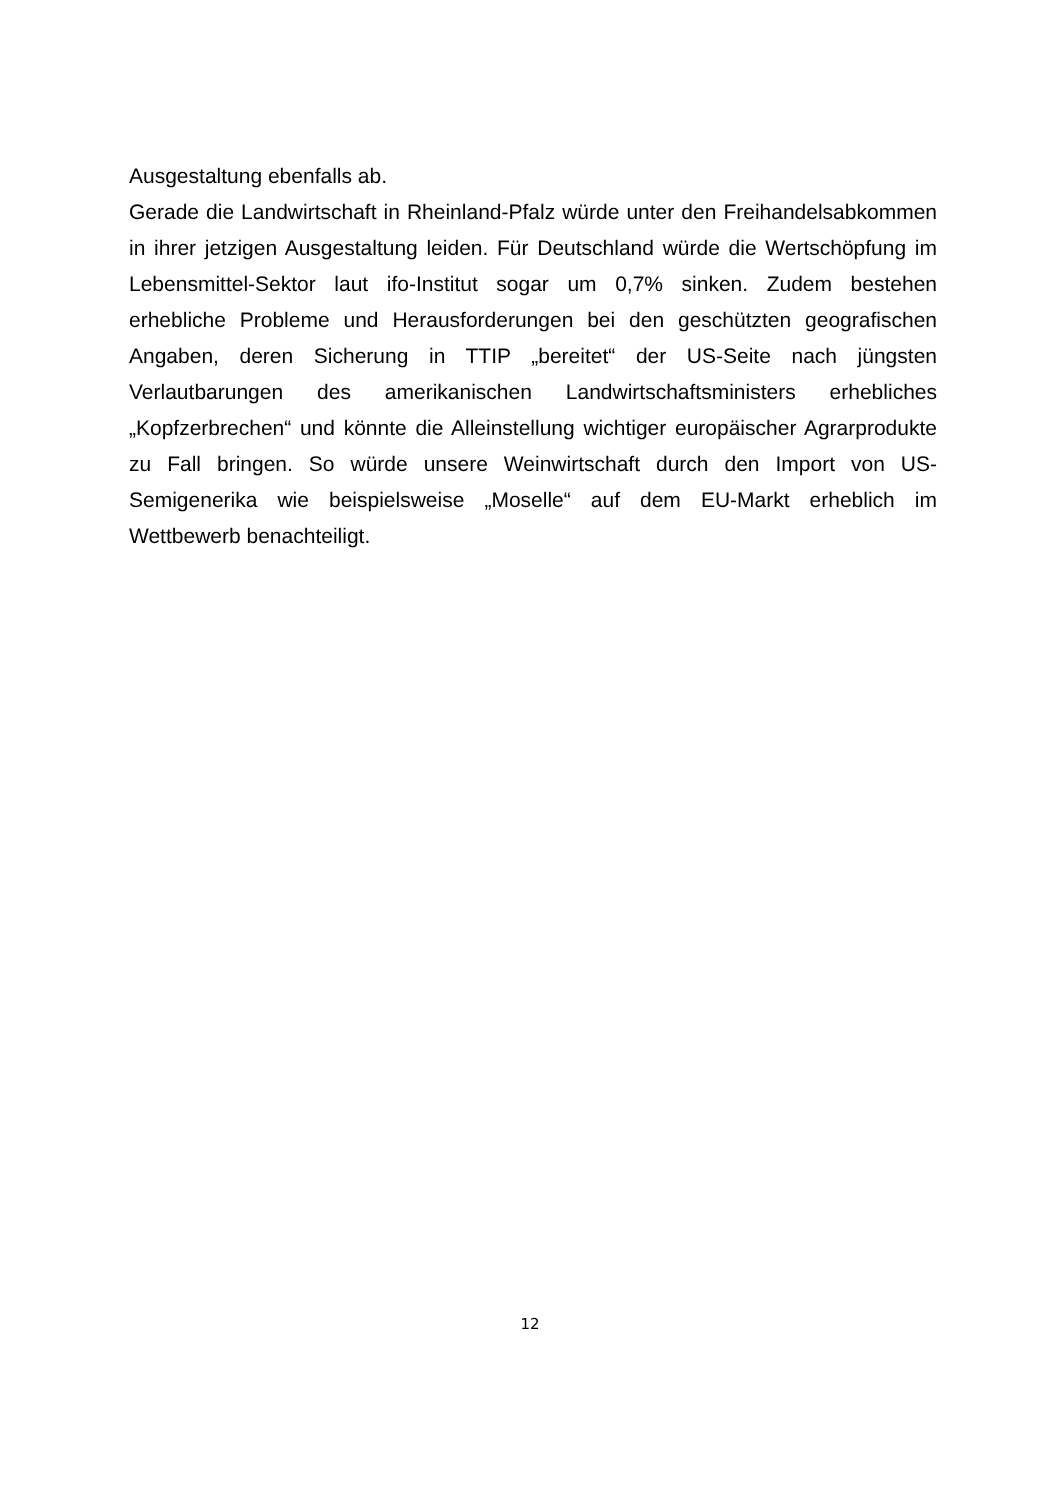Ausgestaltung ebenfalls ab.
Gerade die Landwirtschaft in Rheinland-Pfalz würde unter den Freihandelsabkommen in ihrer jetzigen Ausgestaltung leiden. Für Deutschland würde die Wertschöpfung im Lebensmittel-Sektor laut ifo-Institut sogar um 0,7% sinken. Zudem bestehen erhebliche Probleme und Herausforderungen bei den geschützten geografischen Angaben, deren Sicherung in TTIP „bereitet“ der US-Seite nach jüngsten Verlautbarungen des amerikanischen Landwirtschaftsministers erhebliches „Kopfzerbrechen“ und könnte die Alleinstellung wichtiger europäischer Agrarprodukte zu Fall bringen. So würde unsere Weinwirtschaft durch den Import von US-Semigenerika wie beispielsweise „Moselle“ auf dem EU-Markt erheblich im Wettbewerb benachteiligt.
12